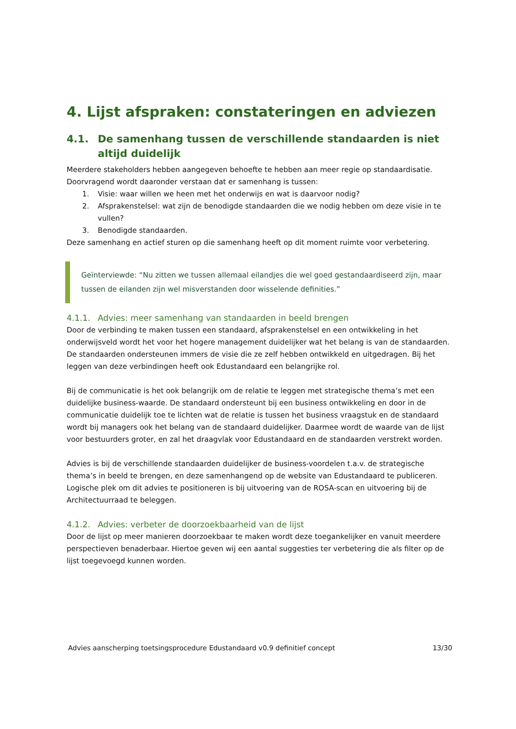4. Lijst afspraken: constateringen en adviezen
4.1. De samenhang tussen de verschillende standaarden is niet altijd duidelijk
Meerdere stakeholders hebben aangegeven behoefte te hebben aan meer regie op standaardisatie. Doorvragend wordt daaronder verstaan dat er samenhang is tussen:
1. Visie: waar willen we heen met het onderwijs en wat is daarvoor nodig?
2. Afsprakenstelsel: wat zijn de benodigde standaarden die we nodig hebben om deze visie in te vullen?
3. Benodigde standaarden.
Deze samenhang en actief sturen op die samenhang heeft op dit moment ruimte voor verbetering.
Geïnterviewde: “Nu zitten we tussen allemaal eilandjes die wel goed gestandaardiseerd zijn, maar tussen de eilanden zijn wel misverstanden door wisselende definities.”
4.1.1. Advies: meer samenhang van standaarden in beeld brengen
Door de verbinding te maken tussen een standaard, afsprakenstelsel en een ontwikkeling in het onderwijsveld wordt het voor het hogere management duidelijker wat het belang is van de standaarden. De standaarden ondersteunen immers de visie die ze zelf hebben ontwikkeld en uitgedragen. Bij het leggen van deze verbindingen heeft ook Edustandaard een belangrijke rol.
Bij de communicatie is het ook belangrijk om de relatie te leggen met strategische thema’s met een duidelijke business-waarde. De standaard ondersteunt bij een business ontwikkeling en door in de communicatie duidelijk toe te lichten wat de relatie is tussen het business vraagstuk en de standaard wordt bij managers ook het belang van de standaard duidelijker. Daarmee wordt de waarde van de lijst voor bestuurders groter, en zal het draagvlak voor Edustandaard en de standaarden verstrekt worden.
Advies is bij de verschillende standaarden duidelijker de business-voordelen t.a.v. de strategische thema’s in beeld te brengen, en deze samenhangend op de website van Edustandaard te publiceren. Logische plek om dit advies te positioneren is bij uitvoering van de ROSA-scan en uitvoering bij de Architectuurraad te beleggen.
4.1.2. Advies: verbeter de doorzoekbaarheid van de lijst
Door de lijst op meer manieren doorzoekbaar te maken wordt deze toegankelijker en vanuit meerdere perspectieven benaderbaar. Hiertoe geven wij een aantal suggesties ter verbetering die als filter op de lijst toegevoegd kunnen worden.
Advies aanscherping toetsingsprocedure Edustandaard v0.9 definitief concept 13/30